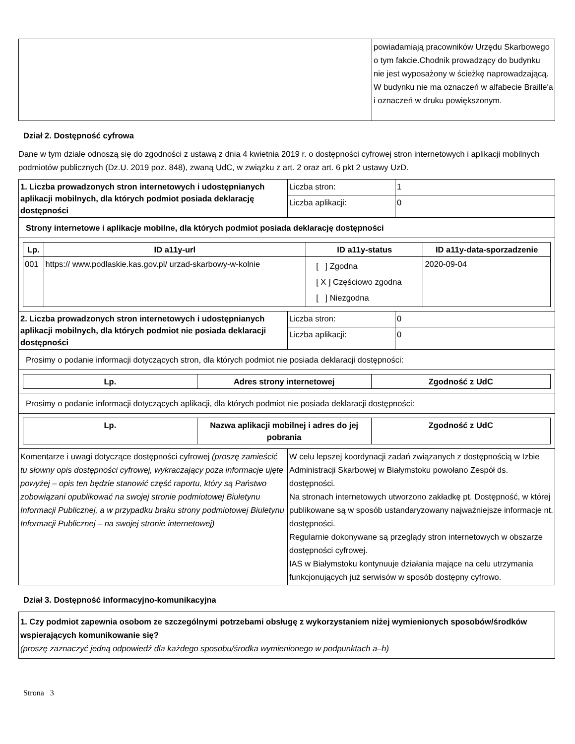| | powiadamiają pracowników Urzędu Skarbowego o tym fakcie.Chodnik prowadzący do budynku nie jest wyposażony w ścieżkę naprowadzającą. W budynku nie ma oznaczeń w alfabecie Braille'a i oznaczeń w druku powiększonym. |
Dział 2. Dostępność cyfrowa
Dane w tym dziale odnoszą się do zgodności z ustawą z dnia 4 kwietnia 2019 r. o dostępności cyfrowej stron internetowych i aplikacji mobilnych podmiotów publicznych (Dz.U. 2019 poz. 848), zwaną UdC, w związku z art. 2 oraz art. 6 pkt 2 ustawy UzD.
| 1. Liczba prowadzonych stron internetowych i udostępnianych aplikacji mobilnych, dla których podmiot posiada deklarację dostępności | Liczba stron: | 1 |
| | Liczba aplikacji: | 0 |
| Strony internetowe i aplikacje mobilne, dla których podmiot posiada deklarację dostępności | | |
| / Lp. / ID a11y-url / ID a11y-status / ID a11y-data-sporzadzenie / / --- / --- / --- / --- / / 001 / https:// www.podlaskie.kas.gov.pl/ urzad-skarbowy-w-kolnie / [ ] Zgodna [ X ] Częściowo zgodna [ ] Niezgodna / 2020-09-04 / | | |
| 2. Liczba prowadzonych stron internetowych i udostępnianych aplikacji mobilnych, dla których podmiot nie posiada deklaracji dostępności | Liczba stron: | 0 |
| | Liczba aplikacji: | 0 |
| Prosimy o podanie informacji dotyczących stron, dla których podmiot nie posiada deklaracji dostępności: | | |
| / Lp. / Adres strony internetowej / Zgodność z UdC / / --- / --- / --- / | | |
| Prosimy o podanie informacji dotyczących aplikacji, dla których podmiot nie posiada deklaracji dostępności: | | |
| / Lp. / Nazwa aplikacji mobilnej i adres do jej pobrania / Zgodność z UdC / / --- / --- / --- / | | |
| Komentarze i uwagi dotyczące dostępności cyfrowej (proszę zamieścić tu słowny opis dostępności cyfrowej, wykraczający poza informacje ujęte powyżej – opis ten będzie stanowić część raportu, który są Państwo zobowiązani opublikować na swojej stronie podmiotowej Biuletynu Informacji Publicznej, a w przypadku braku strony podmiotowej Biuletynu Informacji Publicznej – na swojej stronie internetowej) | W celu lepszej koordynacji zadań związanych z dostępnością w Izbie Administracji Skarbowej w Białymstoku powołano Zespół ds. dostępności. Na stronach internetowych utworzono zakładkę pt. Dostępność, w której publikowane są w sposób ustandaryzowany najważniejsze informacje nt. dostępności. Regularnie dokonywane są przeglądy stron internetowych w obszarze dostępności cyfrowej. IAS w Białymstoku kontynuuje działania mające na celu utrzymania funkcjonujących już serwisów w sposób dostępny cyfrowo. | |
Dział 3. Dostępność informacyjno-komunikacyjna
| 1. Czy podmiot zapewnia osobom ze szczególnymi potrzebami obsługę z wykorzystaniem niżej wymienionych sposobów/środków wspierających komunikowanie się? (proszę zaznaczyć jedną odpowiedź dla każdego sposobu/środka wymienionego w podpunktach a–h) |
Strona 3